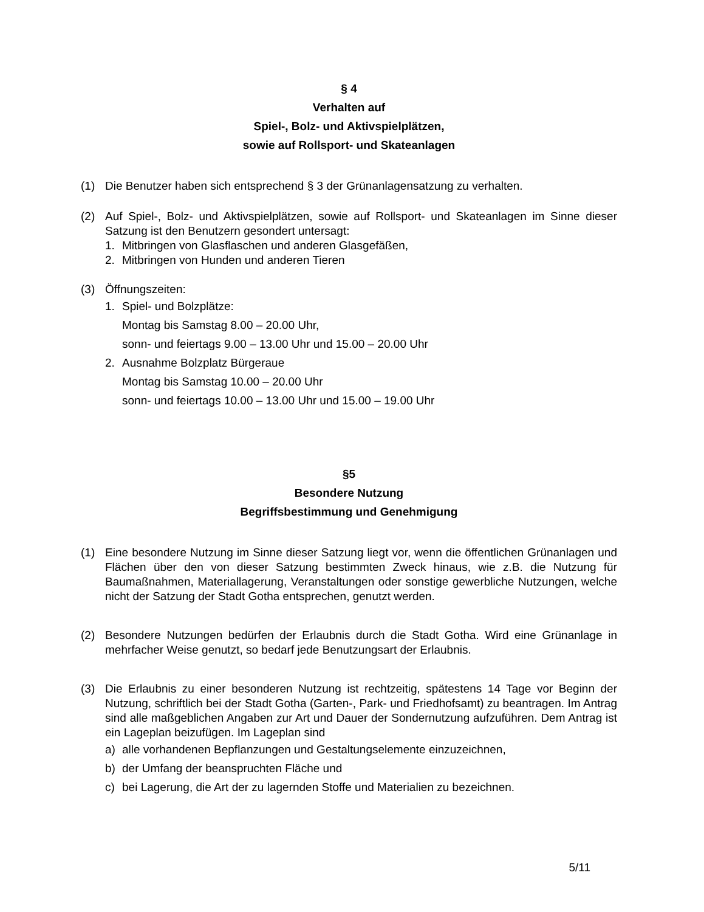§ 4
Verhalten auf
Spiel-, Bolz- und Aktivspielplätzen,
sowie auf Rollsport- und Skateanlagen
(1) Die Benutzer haben sich entsprechend § 3 der Grünanlagensatzung zu verhalten.
(2) Auf Spiel-, Bolz- und Aktivspielplätzen, sowie auf Rollsport- und Skateanlagen im Sinne dieser Satzung ist den Benutzern gesondert untersagt:
1. Mitbringen von Glasflaschen und anderen Glasgefäßen,
2. Mitbringen von Hunden und anderen Tieren
(3) Öffnungszeiten:
1. Spiel- und Bolzplätze:
Montag bis Samstag 8.00 – 20.00 Uhr,
sonn- und feiertags 9.00 – 13.00 Uhr und 15.00 – 20.00 Uhr
2. Ausnahme Bolzplatz Bürgeraue
Montag bis Samstag 10.00 – 20.00 Uhr
sonn- und feiertags 10.00 – 13.00 Uhr und 15.00 – 19.00 Uhr
§5
Besondere Nutzung
Begriffsbestimmung und Genehmigung
(1) Eine besondere Nutzung im Sinne dieser Satzung liegt vor, wenn die öffentlichen Grünanlagen und Flächen über den von dieser Satzung bestimmten Zweck hinaus, wie z.B. die Nutzung für Baumaßnahmen, Materiallagerung, Veranstaltungen oder sonstige gewerbliche Nutzungen, welche nicht der Satzung der Stadt Gotha entsprechen, genutzt werden.
(2) Besondere Nutzungen bedürfen der Erlaubnis durch die Stadt Gotha. Wird eine Grünanlage in mehrfacher Weise genutzt, so bedarf jede Benutzungsart der Erlaubnis.
(3) Die Erlaubnis zu einer besonderen Nutzung ist rechtzeitig, spätestens 14 Tage vor Beginn der Nutzung, schriftlich bei der Stadt Gotha (Garten-, Park- und Friedhofsamt) zu beantragen. Im Antrag sind alle maßgeblichen Angaben zur Art und Dauer der Sondernutzung aufzuführen. Dem Antrag ist ein Lageplan beizufügen. Im Lageplan sind
a) alle vorhandenen Bepflanzungen und Gestaltungselemente einzuzeichnen,
b) der Umfang der beanspruchten Fläche und
c) bei Lagerung, die Art der zu lagernden Stoffe und Materialien zu bezeichnen.
5/11